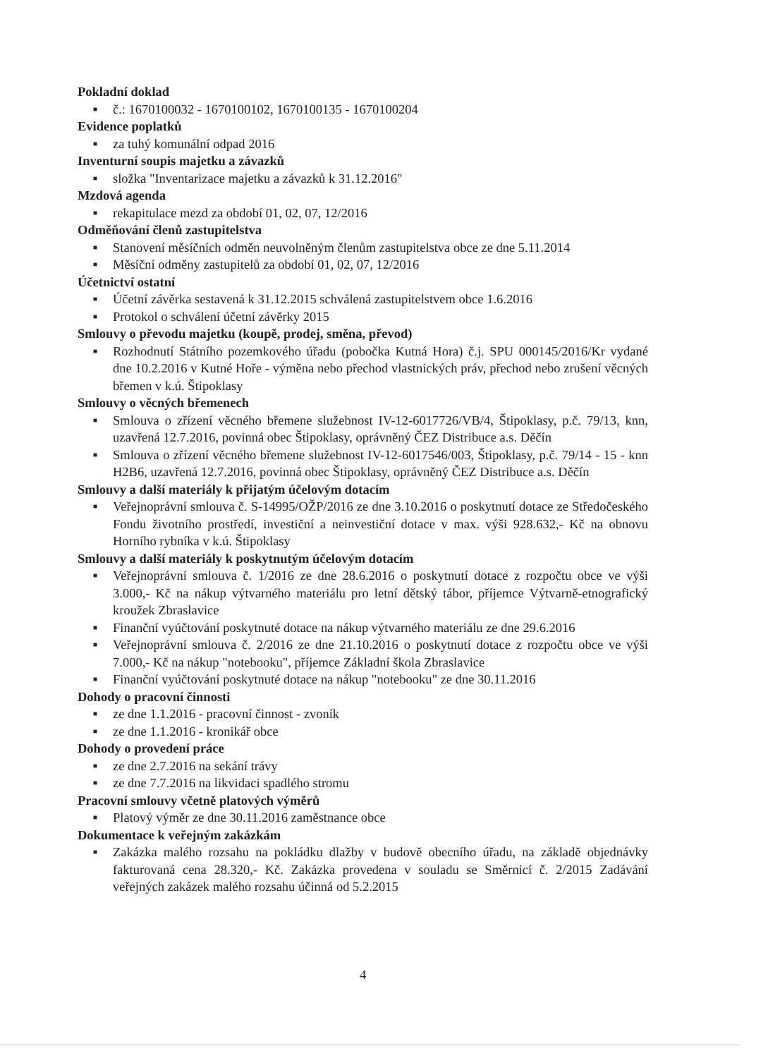Pokladní doklad
■ č.: 1670100032 - 1670100102, 1670100135 - 1670100204
Evidence poplatků
■ za tuhý komunální odpad 2016
Inventurní soupis majetku a závazků
■ složka "Inventarizace majetku a závazků k 31.12.2016"
Mzdová agenda
■ rekapitulace mezd za období 01, 02, 07, 12/2016
Odměňování členů zastupitelstva
■ Stanovení měsíčních odměn neuvolněným členům zastupitelstva obce ze dne 5.11.2014
■ Měsíční odměny zastupitelů za období 01, 02, 07, 12/2016
Účetnictví ostatní
■ Účetní závěrka sestavená k 31.12.2015 schválená zastupitelstvem obce 1.6.2016
■ Protokol o schválení účetní závěrky 2015
Smlouvy o převodu majetku (koupě, prodej, směna, převod)
■ Rozhodnutí Státního pozemkového úřadu (pobočka Kutná Hora) č.j. SPU 000145/2016/Kr vydané dne 10.2.2016 v Kutné Hoře - výměna nebo přechod vlastnických práv, přechod nebo zrušení věcných břemen v k.ú. Štipoklasy
Smlouvy o věcných břemenech
■ Smlouva o zřízení věcného břemene služebnost IV-12-6017726/VB/4, Štipoklasy, p.č. 79/13, knn, uzavřená 12.7.2016, povinná obec Štipoklasy, oprávněný ČEZ Distribuce a.s. Děčín
■ Smlouva o zřízení věcného břemene služebnost IV-12-6017546/003, Štipoklasy, p.č. 79/14 - 15 - knn H2B6, uzavřená 12.7.2016, povinná obec Štipoklasy, oprávněný ČEZ Distribuce a.s. Děčín
Smlouvy a další materiály k přijatým účelovým dotacím
■ Veřejnoprávní smlouva č. S-14995/OŽP/2016 ze dne 3.10.2016 o poskytnutí dotace ze Středočeského Fondu životního prostředí, investiční a neinvestiční dotace v max. výši 928.632,- Kč na obnovu Horního rybníka v k.ú. Štipoklasy
Smlouvy a další materiály k poskytnutým účelovým dotacím
■ Veřejnoprávní smlouva č. 1/2016 ze dne 28.6.2016 o poskytnutí dotace z rozpočtu obce ve výši 3.000,- Kč na nákup výtvarného materiálu pro letní dětský tábor, příjemce Výtvarně-etnografický kroužek Zbraslavice
■ Finanční vyúčtování poskytnuté dotace na nákup výtvarného materiálu ze dne 29.6.2016
■ Veřejnoprávní smlouva č. 2/2016 ze dne 21.10.2016 o poskytnutí dotace z rozpočtu obce ve výši 7.000,- Kč na nákup "notebooku", příjemce Základní škola Zbraslavice
■ Finanční vyúčtování poskytnuté dotace na nákup "notebooku" ze dne 30.11.2016
Dohody o pracovní činnosti
■ ze dne 1.1.2016 - pracovní činnost - zvoník
■ ze dne 1.1.2016 - kronikář obce
Dohody o provedení práce
■ ze dne 2.7.2016 na sekání trávy
■ ze dne 7.7.2016 na likvidaci spadlého stromu
Pracovní smlouvy včetně platových výměrů
■ Platový výměr ze dne 30.11.2016 zaměstnance obce
Dokumentace k veřejným zakázkám
■ Zakázka malého rozsahu na pokládku dlažby v budově obecního úřadu, na základě objednávky fakturovaná cena 28.320,- Kč. Zakázka provedena v souladu se Směrnicí č. 2/2015 Zadávání veřejných zakázek malého rozsahu účinná od 5.2.2015
4